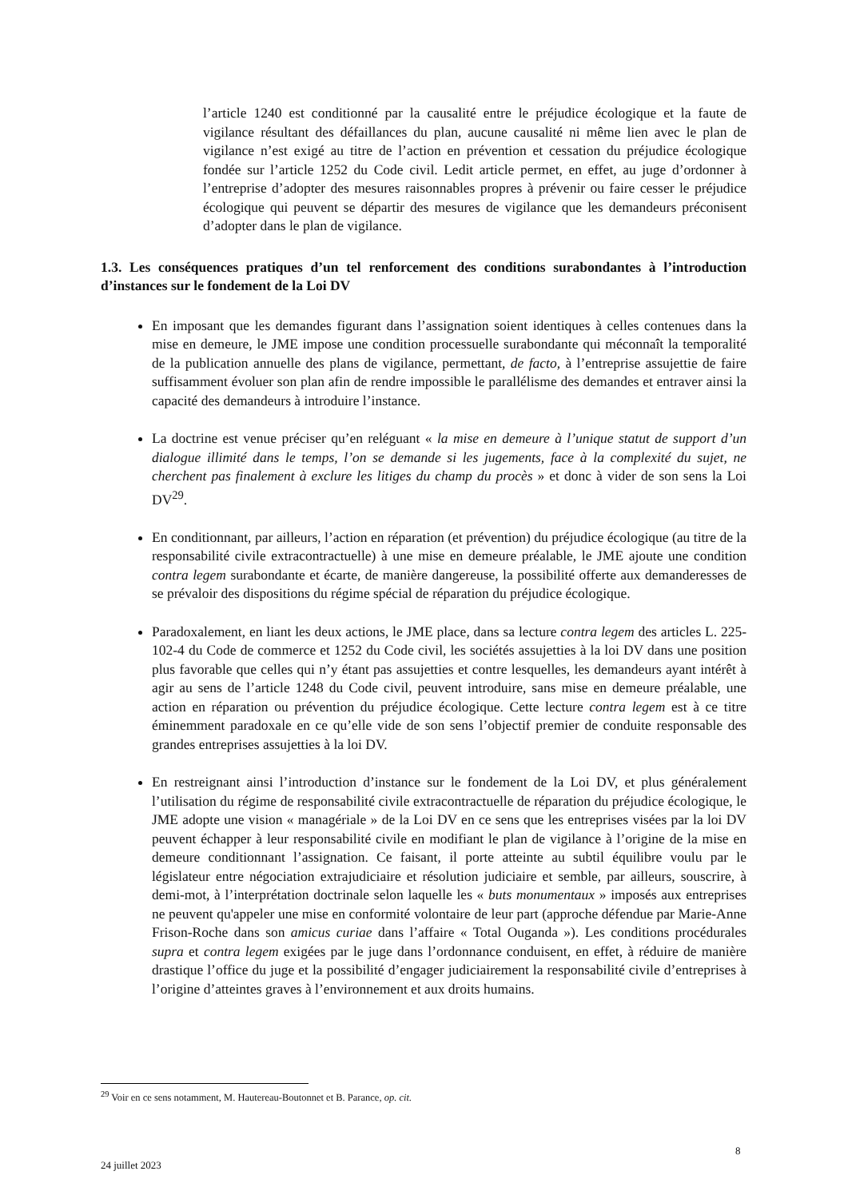l’article 1240 est conditionné par la causalité entre le préjudice écologique et la faute de vigilance résultant des défaillances du plan, aucune causalité ni même lien avec le plan de vigilance n’est exigé au titre de l’action en prévention et cessation du préjudice écologique fondée sur l’article 1252 du Code civil. Ledit article permet, en effet, au juge d’ordonner à l’entreprise d’adopter des mesures raisonnables propres à prévenir ou faire cesser le préjudice écologique qui peuvent se départir des mesures de vigilance que les demandeurs préconisent d’adopter dans le plan de vigilance.
1.3. Les conséquences pratiques d’un tel renforcement des conditions surabondantes à l’introduction d’instances sur le fondement de la Loi DV
En imposant que les demandes figurant dans l’assignation soient identiques à celles contenues dans la mise en demeure, le JME impose une condition processuelle surabondante qui méconnaît la temporalité de la publication annuelle des plans de vigilance, permettant, de facto, à l’entreprise assujettie de faire suffisamment évoluer son plan afin de rendre impossible le parallélisme des demandes et entraver ainsi la capacité des demandeurs à introduire l’instance.
La doctrine est venue préciser qu’en reléguant « la mise en demeure à l’unique statut de support d’un dialogue illimité dans le temps, l’on se demande si les jugements, face à la complexité du sujet, ne cherchent pas finalement à exclure les litiges du champ du procès » et donc à vider de son sens la Loi DV<sup>29</sup>.
En conditionnant, par ailleurs, l’action en réparation (et prévention) du préjudice écologique (au titre de la responsabilité civile extracontractuelle) à une mise en demeure préalable, le JME ajoute une condition contra legem surabondante et écarte, de manière dangereuse, la possibilité offerte aux demanderesses de se prévaloir des dispositions du régime spécial de réparation du préjudice écologique.
Paradoxalement, en liant les deux actions, le JME place, dans sa lecture contra legem des articles L. 225-102-4 du Code de commerce et 1252 du Code civil, les sociétés assujetties à la loi DV dans une position plus favorable que celles qui n’y étant pas assujetties et contre lesquelles, les demandeurs ayant intérêt à agir au sens de l’article 1248 du Code civil, peuvent introduire, sans mise en demeure préalable, une action en réparation ou prévention du préjudice écologique. Cette lecture contra legem est à ce titre éminemment paradoxale en ce qu’elle vide de son sens l’objectif premier de conduite responsable des grandes entreprises assujetties à la loi DV.
En restreignant ainsi l’introduction d’instance sur le fondement de la Loi DV, et plus généralement l’utilisation du régime de responsabilité civile extracontractuelle de réparation du préjudice écologique, le JME adopte une vision « managériale » de la Loi DV en ce sens que les entreprises visées par la loi DV peuvent échapper à leur responsabilité civile en modifiant le plan de vigilance à l’origine de la mise en demeure conditionnant l’assignation. Ce faisant, il porte atteinte au subtil équilibre voulu par le législateur entre négociation extrajudiciaire et résolution judiciaire et semble, par ailleurs, souscrire, à demi-mot, à l’interprétation doctrinale selon laquelle les « buts monumentaux » imposés aux entreprises ne peuvent qu'appeler une mise en conformité volontaire de leur part (approche défendue par Marie-Anne Frison-Roche dans son amicus curiae dans l’affaire « Total Ouganda »). Les conditions procédurales supra et contra legem exigées par le juge dans l’ordonnance conduisent, en effet, à réduire de manière drastique l’office du juge et la possibilité d’engager judiciairement la responsabilité civile d’entreprises à l’origine d’atteintes graves à l’environnement et aux droits humains.
<sup>29</sup> Voir en ce sens notamment, M. Hautereau-Boutonnet et B. Parance, op. cit.
8
24 juillet 2023